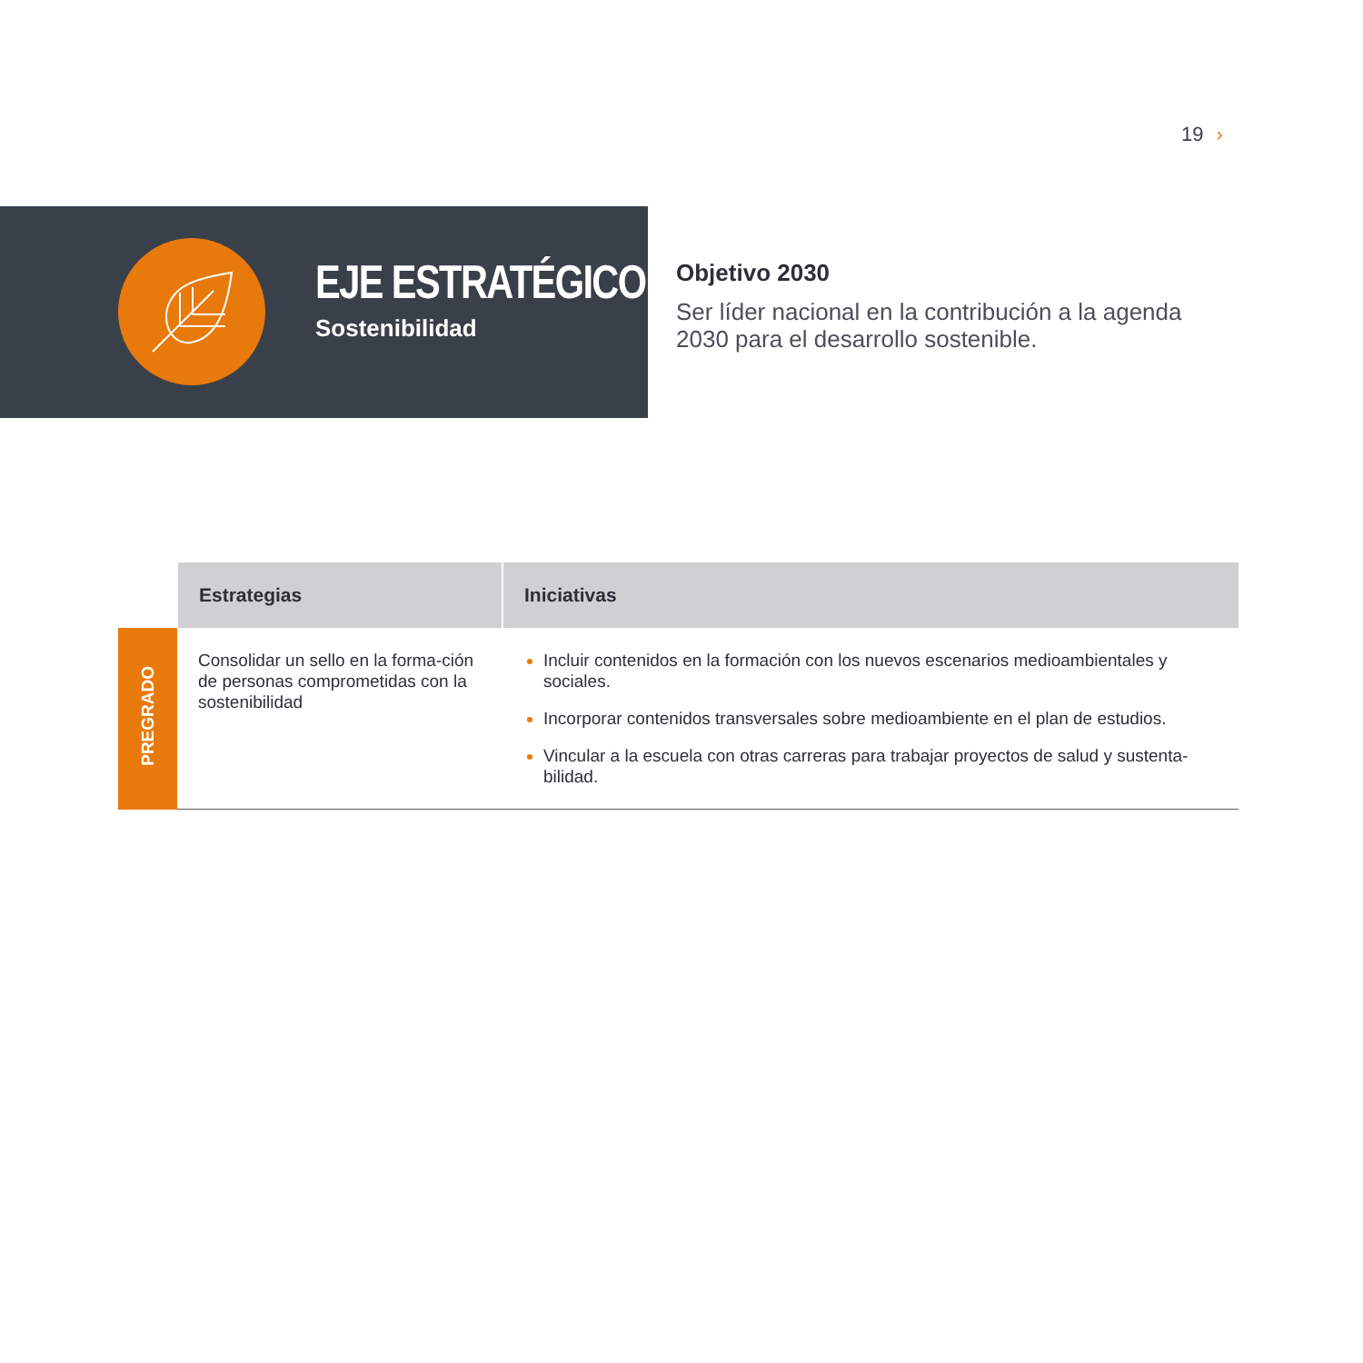19 ›
EJE ESTRATÉGICO
Sostenibilidad
Objetivo 2030
Ser líder nacional en la contribución a la agenda 2030 para el desarrollo sostenible.
| | Estrategias | Iniciativas |
| --- | --- | --- |
| PREGRADO | Consolidar un sello en la forma-ción de personas comprometidas con la sostenibilidad | Incluir contenidos en la formación con los nuevos escenarios medioambientales y sociales. Incorporar contenidos transversales sobre medioambiente en el plan de estudios. Vincular a la escuela con otras carreras para trabajar proyectos de salud y sustenta-bilidad. |